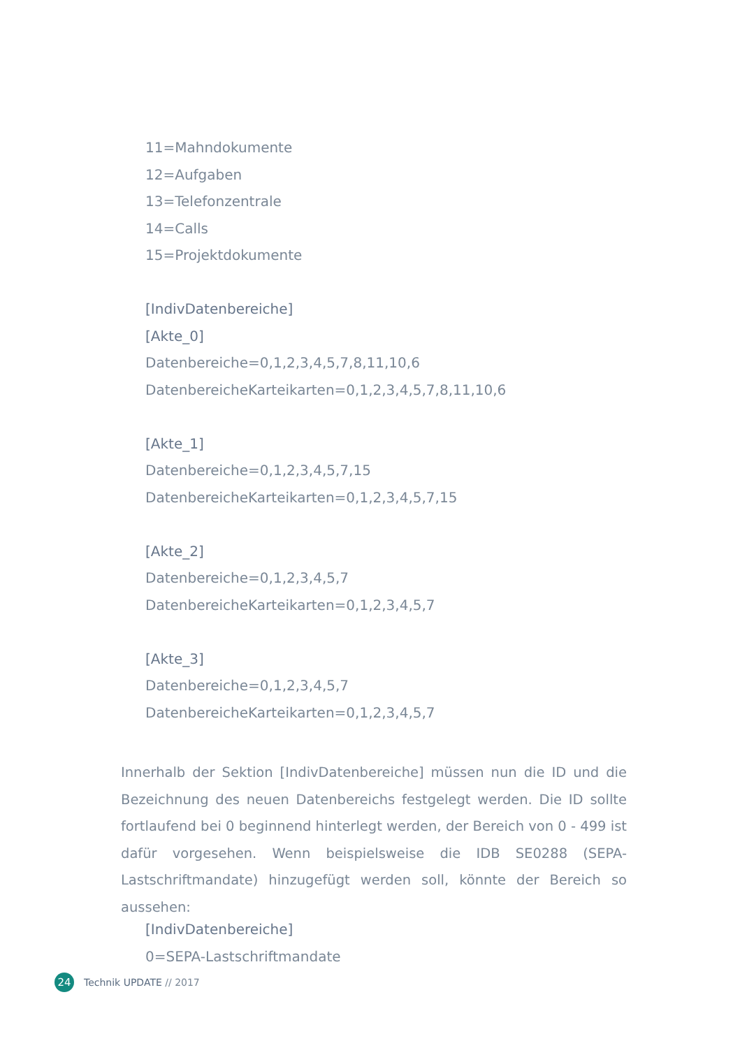11=Mahndokumente
12=Aufgaben
13=Telefonzentrale
14=Calls
15=Projektdokumente
[IndivDatenbereiche]
[Akte_0]
Datenbereiche=0,1,2,3,4,5,7,8,11,10,6
DatenbereicheKarteikarten=0,1,2,3,4,5,7,8,11,10,6
[Akte_1]
Datenbereiche=0,1,2,3,4,5,7,15
DatenbereicheKarteikarten=0,1,2,3,4,5,7,15
[Akte_2]
Datenbereiche=0,1,2,3,4,5,7
DatenbereicheKarteikarten=0,1,2,3,4,5,7
[Akte_3]
Datenbereiche=0,1,2,3,4,5,7
DatenbereicheKarteikarten=0,1,2,3,4,5,7
Innerhalb der Sektion [IndivDatenbereiche] müssen nun die ID und die Bezeichnung des neuen Datenbereichs festgelegt werden. Die ID sollte fortlaufend bei 0 beginnend hinterlegt werden, der Bereich von 0 - 499 ist dafür vorgesehen. Wenn beispielsweise die IDB SE0288 (SEPA-Lastschriftmandate) hinzugefügt werden soll, könnte der Bereich so aussehen:
[IndivDatenbereiche]
0=SEPA-Lastschriftmandate
24 Technik UPDATE // 2017